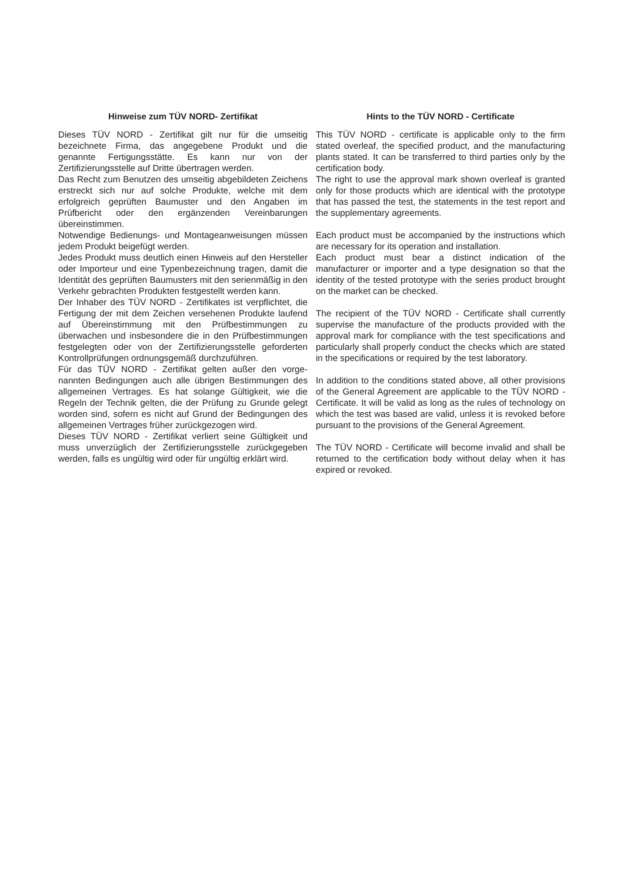Hinweise zum TÜV NORD- Zertifikat
Dieses TÜV NORD - Zertifikat gilt nur für die umseitig bezeichnete Firma, das angegebene Produkt und die genannte Fertigungsstätte. Es kann nur von der Zertifizierungsstelle auf Dritte übertragen werden.
Das Recht zum Benutzen des umseitig abgebildeten Zeichens erstreckt sich nur auf solche Produkte, welche mit dem erfolgreich geprüften Baumuster und den Angaben im Prüfbericht oder den ergänzenden Vereinbarungen übereinstimmen.
Notwendige Bedienungs- und Montageanweisungen müssen jedem Produkt beigefügt werden.
Jedes Produkt muss deutlich einen Hinweis auf den Hersteller oder Importeur und eine Typenbezeichnung tragen, damit die Identität des geprüften Baumusters mit den serienmäßig in den Verkehr gebrachten Produkten festgestellt werden kann.
Der Inhaber des TÜV NORD - Zertifikates ist verpflichtet, die Fertigung der mit dem Zeichen versehenen Produkte laufend auf Übereinstimmung mit den Prüfbestimmungen zu überwachen und insbesondere die in den Prüfbestimmungen festgelegten oder von der Zertifizierungsstelle geforderten Kontrollprüfungen ordnungsgemäß durchzuführen.
Für das TÜV NORD - Zertifikat gelten außer den vorge-nannten Bedingungen auch alle übrigen Bestimmungen des allgemeinen Vertrages. Es hat solange Gültigkeit, wie die Regeln der Technik gelten, die der Prüfung zu Grunde gelegt worden sind, sofern es nicht auf Grund der Bedingungen des allgemeinen Vertrages früher zurückgezogen wird.
Dieses TÜV NORD - Zertifikat verliert seine Gültigkeit und muss unverzüglich der Zertifizierungsstelle zurückgegeben werden, falls es ungültig wird oder für ungültig erklärt wird.
Hints to the TÜV NORD - Certificate
This TÜV NORD - certificate is applicable only to the firm stated overleaf, the specified product, and the manufacturing plants stated. It can be transferred to third parties only by the certification body.
The right to use the approval mark shown overleaf is granted only for those products which are identical with the prototype that has passed the test, the statements in the test report and the supplementary agreements.
Each product must be accompanied by the instructions which are necessary for its operation and installation.
Each product must bear a distinct indication of the manufacturer or importer and a type designation so that the identity of the tested prototype with the series product brought on the market can be checked.
The recipient of the TÜV NORD - Certificate shall currently supervise the manufacture of the products provided with the approval mark for compliance with the test specifications and particularly shall properly conduct the checks which are stated in the specifications or required by the test laboratory.
In addition to the conditions stated above, all other provisions of the General Agreement are applicable to the TÜV NORD - Certificate. It will be valid as long as the rules of technology on which the test was based are valid, unless it is revoked before pursuant to the provisions of the General Agreement.
The TÜV NORD - Certificate will become invalid and shall be returned to the certification body without delay when it has expired or revoked.